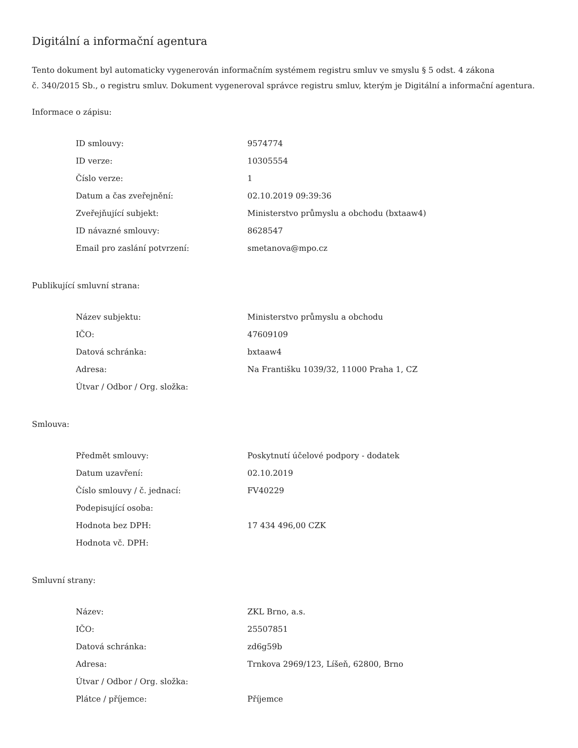Digitální a informační agentura
Tento dokument byl automaticky vygenerován informačním systémem registru smluv ve smyslu § 5 odst. 4 zákona
č. 340/2015 Sb., o registru smluv. Dokument vygeneroval správce registru smluv, kterým je Digitální a informační agentura.
Informace o zápisu:
| ID smlouvy: | 9574774 |
| ID verze: | 10305554 |
| Číslo verze: | 1 |
| Datum a čas zveřejnění: | 02.10.2019 09:39:36 |
| Zveřejňující subjekt: | Ministerstvo průmyslu a obchodu (bxtaaw4) |
| ID návazné smlouvy: | 8628547 |
| Email pro zaslání potvrzení: | smetanova@mpo.cz |
Publikující smluvní strana:
| Název subjektu: | Ministerstvo průmyslu a obchodu |
| IČO: | 47609109 |
| Datová schránka: | bxtaaw4 |
| Adresa: | Na Františku 1039/32, 11000 Praha 1, CZ |
| Útvar / Odbor / Org. složka: | |
Smlouva:
| Předmět smlouvy: | Poskytnutí účelové podpory - dodatek |
| Datum uzavření: | 02.10.2019 |
| Číslo smlouvy / č. jednací: | FV40229 |
| Podepisující osoba: | |
| Hodnota bez DPH: | 17 434 496,00 CZK |
| Hodnota vč. DPH: | |
Smluvní strany:
| Název: | ZKL Brno, a.s. |
| IČO: | 25507851 |
| Datová schránka: | zd6g59b |
| Adresa: | Trnkova 2969/123, Líšeň, 62800, Brno |
| Útvar / Odbor / Org. složka: | |
| Plátce / příjemce: | Příjemce |